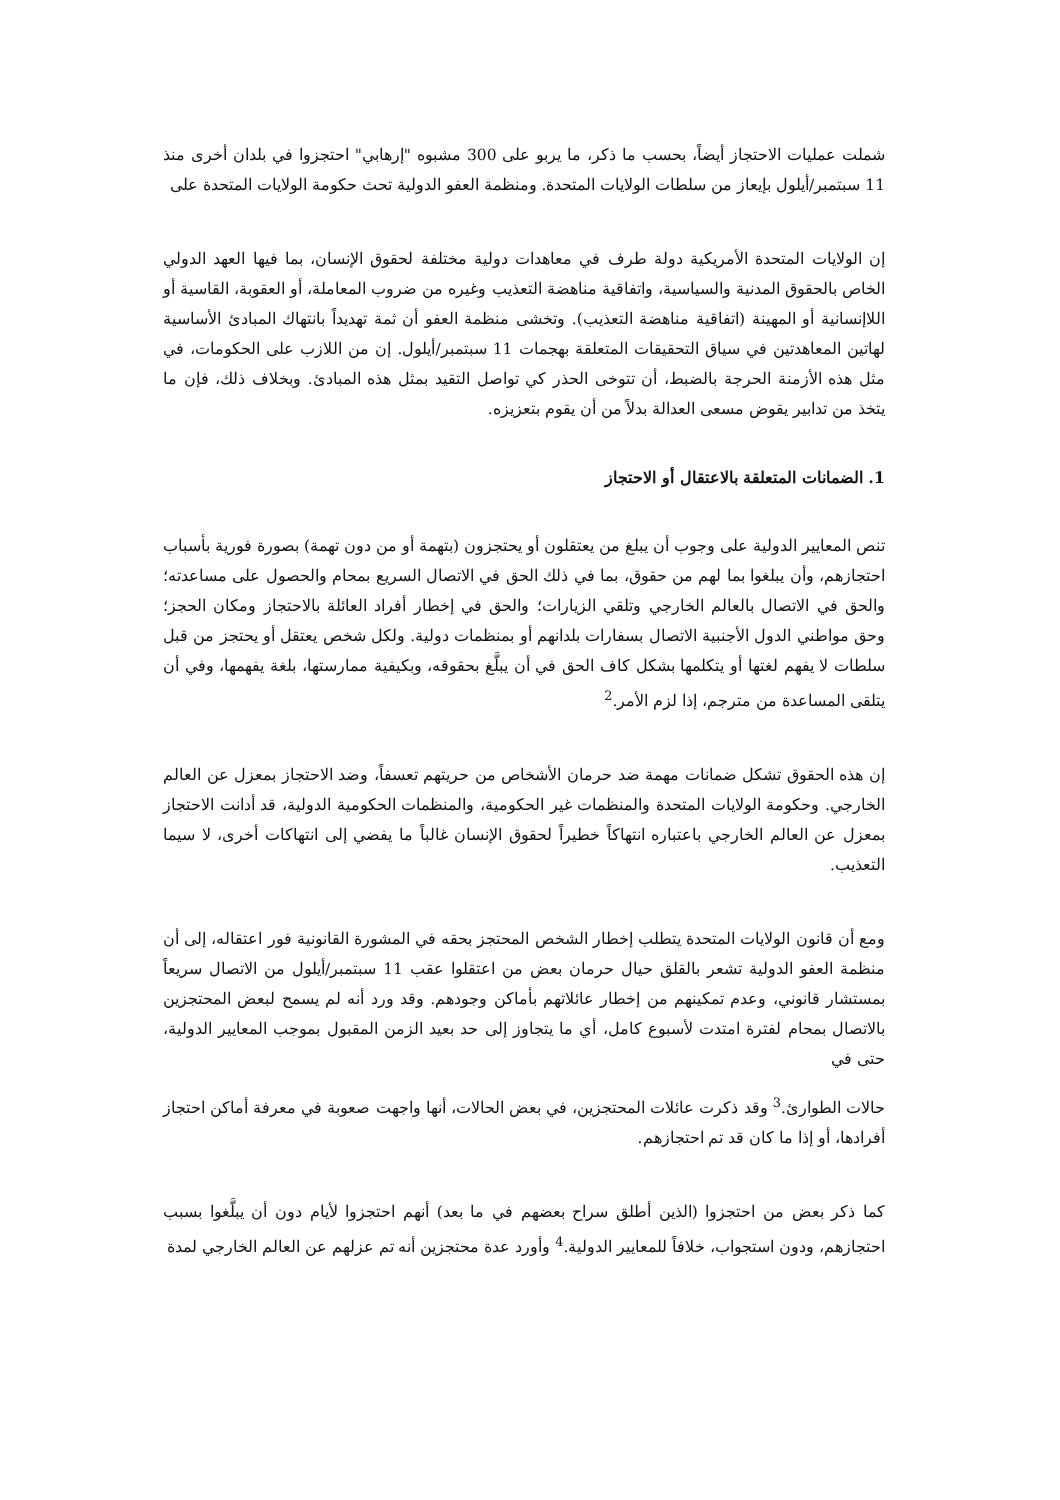شملت عمليات الاحتجاز أيضاً، بحسب ما ذكر، ما يربو على 300 مشبوه "إرهابي" احتجزوا في بلدان أخرى منذ 11 سبتمبر/أيلول بإيعاز من سلطات الولايات المتحدة. ومنظمة العفو الدولية تحث حكومة الولايات المتحدة على
إن الولايات المتحدة الأمريكية دولة طرف في معاهدات دولية مختلفة لحقوق الإنسان، بما فيها العهد الدولي الخاص بالحقوق المدنية والسياسية، واتفاقية مناهضة التعذيب وغيره من ضروب المعاملة، أو العقوبة، القاسية أو اللاإنسانية أو المهينة (اتفاقية مناهضة التعذيب). وتخشى منظمة العفو أن ثمة تهديداً بانتهاك المبادئ الأساسية لهاتين المعاهدتين في سياق التحقيقات المتعلقة بهجمات 11 سبتمبر/أيلول. إن من اللازب على الحكومات، في مثل هذه الأزمنة الحرجة بالضبط، أن تتوخى الحذر كي تواصل التقيد بمثل هذه المبادئ. وبخلاف ذلك، فإن ما يتخذ من تدابير يقوض مسعى العدالة بدلاً من أن يقوم بتعزيزه.
1. الضمانات المتعلقة بالاعتقال أو الاحتجاز
تنص المعايير الدولية على وجوب أن يبلغ من يعتقلون أو يحتجزون (بتهمة أو من دون تهمة) بصورة فورية بأسباب احتجازهم، وأن يبلغوا بما لهم من حقوق، بما في ذلك الحق في الاتصال السريع بمحام والحصول على مساعدته؛ والحق في الاتصال بالعالم الخارجي وتلقي الزيارات؛ والحق في إخطار أفراد العائلة بالاحتجاز ومكان الحجز؛ وحق مواطني الدول الأجنبية الاتصال بسفارات بلدانهم أو بمنظمات دولية. ولكل شخص يعتقل أو يحتجز من قبل سلطات لا يفهم لغتها أو يتكلمها بشكل كاف الحق في أن يبلَّغ بحقوقه، وبكيفية ممارستها، بلغة يفهمها، وفي أن يتلقى المساعدة من مترجم، إذا لزم الأمر.<sup>2</sup>
إن هذه الحقوق تشكل ضمانات مهمة ضد حرمان الأشخاص من حريتهم تعسفاً، وضد الاحتجاز بمعزل عن العالم الخارجي. وحكومة الولايات المتحدة والمنظمات غير الحكومية، والمنظمات الحكومية الدولية، قد أدانت الاحتجاز بمعزل عن العالم الخارجي باعتباره انتهاكاً خطيراً لحقوق الإنسان غالباً ما يفضي إلى انتهاكات أخرى، لا سيما التعذيب.
ومع أن قانون الولايات المتحدة يتطلب إخطار الشخص المحتجز بحقه في المشورة القانونية فور اعتقاله، إلى أن منظمة العفو الدولية تشعر بالقلق حيال حرمان بعض من اعتقلوا عقب 11 سبتمبر/أيلول من الاتصال سريعاً بمستشار قانوني، وعدم تمكينهم من إخطار عائلاتهم بأماكن وجودهم. وقد ورد أنه لم يسمح لبعض المحتجزين بالاتصال بمحام لفترة امتدت لأسبوع كامل، أي ما يتجاوز إلى حد بعيد الزمن المقبول بموجب المعايير الدولية، حتى في
حالات الطوارئ.<sup>3</sup> وقد ذكرت عائلات المحتجزين، في بعض الحالات، أنها واجهت صعوبة في معرفة أماكن احتجاز أفرادها، أو إذا ما كان قد تم احتجازهم.
كما ذكر بعض من احتجزوا (الذين أطلق سراح بعضهم في ما بعد) أنهم احتجزوا لأيام دون أن يبلَّغوا بسبب احتجازهم، ودون استجواب، خلافاً للمعايير الدولية.<sup>4</sup> وأورد عدة محتجزين أنه تم عزلهم عن العالم الخارجي لمدة